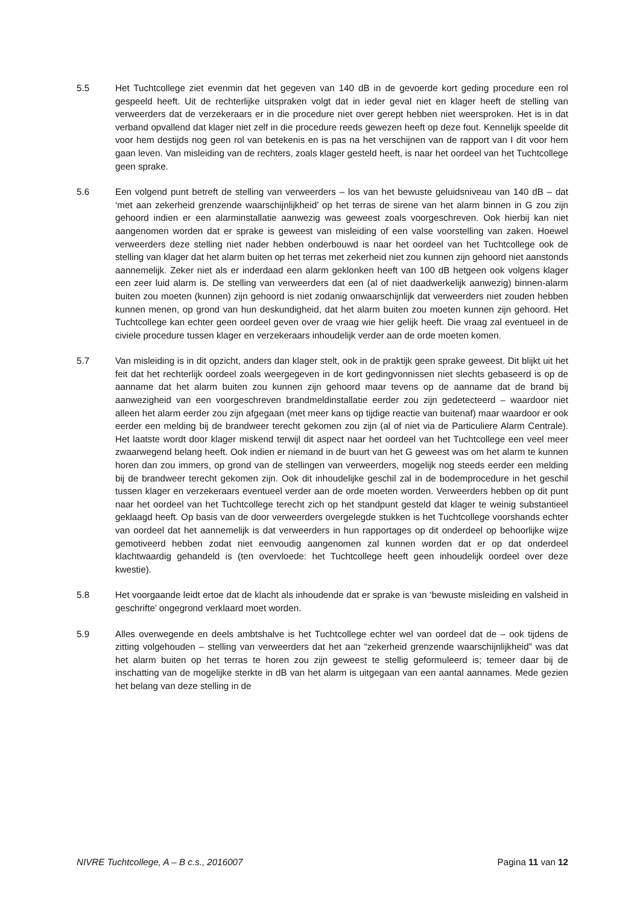5.5 Het Tuchtcollege ziet evenmin dat het gegeven van 140 dB in de gevoerde kort geding procedure een rol gespeeld heeft. Uit de rechterlijke uitspraken volgt dat in ieder geval niet en klager heeft de stelling van verweerders dat de verzekeraars er in die procedure niet over gerept hebben niet weersproken. Het is in dat verband opvallend dat klager niet zelf in die procedure reeds gewezen heeft op deze fout. Kennelijk speelde dit voor hem destijds nog geen rol van betekenis en is pas na het verschijnen van de rapport van I dit voor hem gaan leven. Van misleiding van de rechters, zoals klager gesteld heeft, is naar het oordeel van het Tuchtcollege geen sprake.
5.6 Een volgend punt betreft de stelling van verweerders – los van het bewuste geluidsniveau van 140 dB – dat ‘met aan zekerheid grenzende waarschijnlijkheid’ op het terras de sirene van het alarm binnen in G zou zijn gehoord indien er een alarminstallatie aanwezig was geweest zoals voorgeschreven. Ook hierbij kan niet aangenomen worden dat er sprake is geweest van misleiding of een valse voorstelling van zaken. Hoewel verweerders deze stelling niet nader hebben onderbouwd is naar het oordeel van het Tuchtcollege ook de stelling van klager dat het alarm buiten op het terras met zekerheid niet zou kunnen zijn gehoord niet aanstonds aannemelijk. Zeker niet als er inderdaad een alarm geklonken heeft van 100 dB hetgeen ook volgens klager een zeer luid alarm is. De stelling van verweerders dat een (al of niet daadwerkelijk aanwezig) binnen-alarm buiten zou moeten (kunnen) zijn gehoord is niet zodanig onwaarschijnlijk dat verweerders niet zouden hebben kunnen menen, op grond van hun deskundigheid, dat het alarm buiten zou moeten kunnen zijn gehoord. Het Tuchtcollege kan echter geen oordeel geven over de vraag wie hier gelijk heeft. Die vraag zal eventueel in de civiele procedure tussen klager en verzekeraars inhoudelijk verder aan de orde moeten komen.
5.7 Van misleiding is in dit opzicht, anders dan klager stelt, ook in de praktijk geen sprake geweest. Dit blijkt uit het feit dat het rechterlijk oordeel zoals weergegeven in de kort gedingvonnissen niet slechts gebaseerd is op de aanname dat het alarm buiten zou kunnen zijn gehoord maar tevens op de aanname dat de brand bij aanwezigheid van een voorgeschreven brandmeldinstallatie eerder zou zijn gedetecteerd – waardoor niet alleen het alarm eerder zou zijn afgegaan (met meer kans op tijdige reactie van buitenaf) maar waardoor er ook eerder een melding bij de brandweer terecht gekomen zou zijn (al of niet via de Particuliere Alarm Centrale). Het laatste wordt door klager miskend terwijl dit aspect naar het oordeel van het Tuchtcollege een veel meer zwaarwegend belang heeft. Ook indien er niemand in de buurt van het G geweest was om het alarm te kunnen horen dan zou immers, op grond van de stellingen van verweerders, mogelijk nog steeds eerder een melding bij de brandweer terecht gekomen zijn. Ook dit inhoudelijke geschil zal in de bodemprocedure in het geschil tussen klager en verzekeraars eventueel verder aan de orde moeten worden. Verweerders hebben op dit punt naar het oordeel van het Tuchtcollege terecht zich op het standpunt gesteld dat klager te weinig substantieel geklaagd heeft. Op basis van de door verweerders overgelegde stukken is het Tuchtcollege voorshands echter van oordeel dat het aannemelijk is dat verweerders in hun rapportages op dit onderdeel op behoorlijke wijze gemotiveerd hebben zodat niet eenvoudig aangenomen zal kunnen worden dat er op dat onderdeel klachtwaardig gehandeld is (ten overvloede: het Tuchtcollege heeft geen inhoudelijk oordeel over deze kwestie).
5.8 Het voorgaande leidt ertoe dat de klacht als inhoudende dat er sprake is van ‘bewuste misleiding en valsheid in geschrifte’ ongegrond verklaard moet worden.
5.9 Alles overwegende en deels ambtshalve is het Tuchtcollege echter wel van oordeel dat de – ook tijdens de zitting volgehouden – stelling van verweerders dat het aan “zekerheid grenzende waarschijnlijkheid” was dat het alarm buiten op het terras te horen zou zijn geweest te stellig geformuleerd is; temeer daar bij de inschatting van de mogelijke sterkte in dB van het alarm is uitgegaan van een aantal aannames. Mede gezien het belang van deze stelling in de
NIVRE Tuchtcollege, A – B c.s., 2016007 Pagina 11 van 12